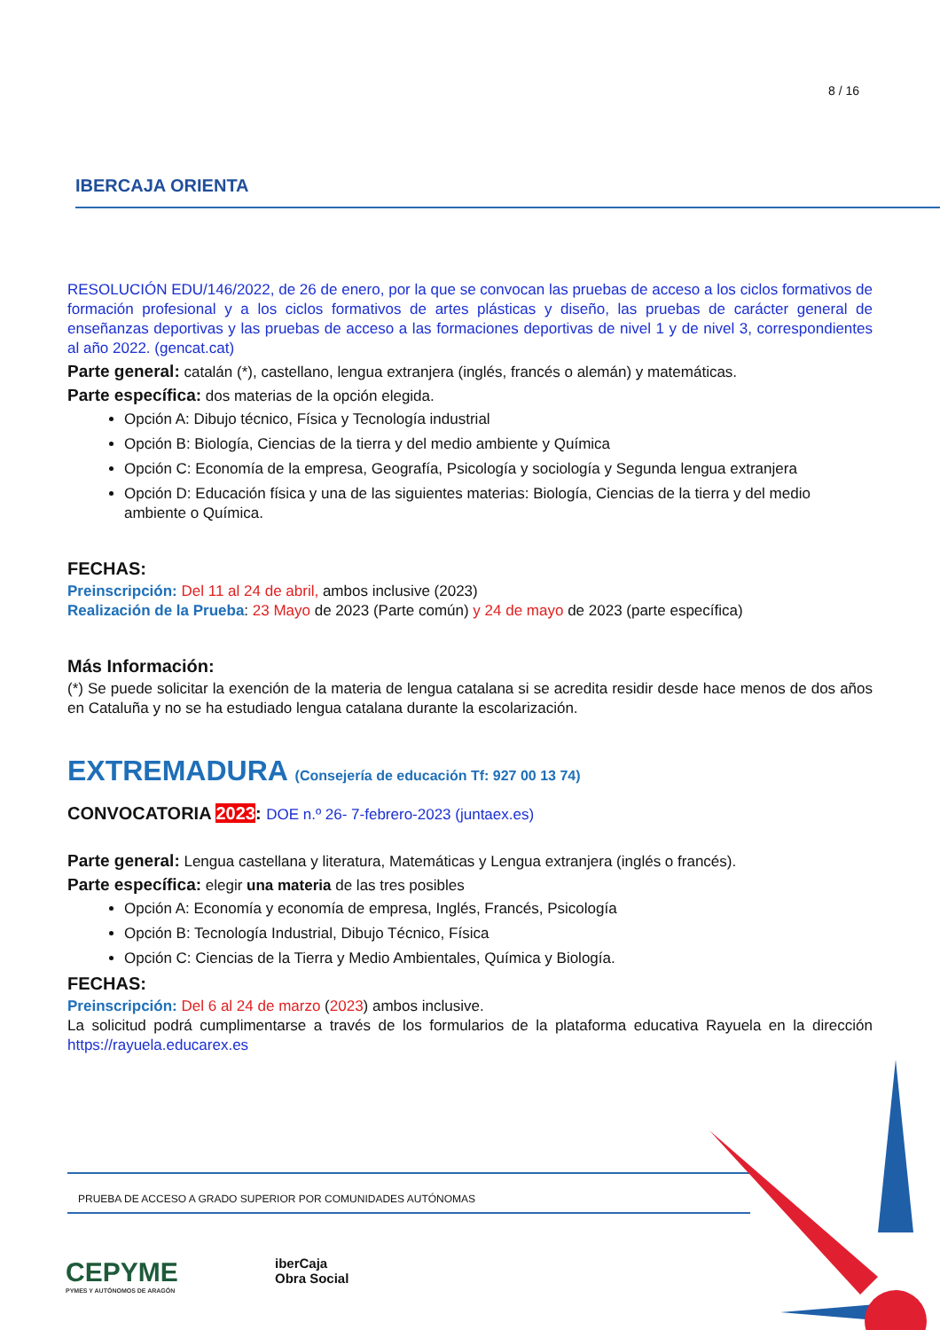8 / 16
IBERCAJA ORIENTA
RESOLUCIÓN EDU/146/2022, de 26 de enero, por la que se convocan las pruebas de acceso a los ciclos formativos de formación profesional y a los ciclos formativos de artes plásticas y diseño, las pruebas de carácter general de enseñanzas deportivas y las pruebas de acceso a las formaciones deportivas de nivel 1 y de nivel 3, correspondientes al año 2022. (gencat.cat)
Parte general: catalán (*), castellano, lengua extranjera (inglés, francés o alemán) y matemáticas.
Parte específica: dos materias de la opción elegida.
Opción A: Dibujo técnico, Física y Tecnología industrial
Opción B: Biología, Ciencias de la tierra y del medio ambiente y Química
Opción C: Economía de la empresa, Geografía, Psicología y sociología y Segunda lengua extranjera
Opción D: Educación física y una de las siguientes materias: Biología, Ciencias de la tierra y del medio ambiente o Química.
FECHAS:
Preinscripción: Del 11 al 24 de abril, ambos inclusive (2023)
Realización de la Prueba: 23 Mayo de 2023 (Parte común) y 24 de mayo de 2023 (parte específica)
Más Información:
(*) Se puede solicitar la exención de la materia de lengua catalana si se acredita residir desde hace menos de dos años en Cataluña y no se ha estudiado lengua catalana durante la escolarización.
EXTREMADURA (Consejería de educación Tf: 927 00 13 74)
CONVOCATORIA 2023: DOE n.º 26- 7-febrero-2023 (juntaex.es)
Parte general: Lengua castellana y literatura, Matemáticas y Lengua extranjera (inglés o francés).
Parte específica: elegir una materia de las tres posibles
Opción A: Economía y economía de empresa, Inglés, Francés, Psicología
Opción B: Tecnología Industrial, Dibujo Técnico, Física
Opción C: Ciencias de la Tierra y Medio Ambientales, Química y Biología.
FECHAS:
Preinscripción: Del 6 al 24 de marzo (2023) ambos inclusive.
La solicitud podrá cumplimentarse a través de los formularios de la plataforma educativa Rayuela en la dirección https://rayuela.educarex.es
PRUEBA DE ACCESO A GRADO SUPERIOR POR COMUNIDADES AUTÓNOMAS
CEPYME
PYMES Y AUTÓNOMOS DE ARAGÓN
iberCaja
Obra Social